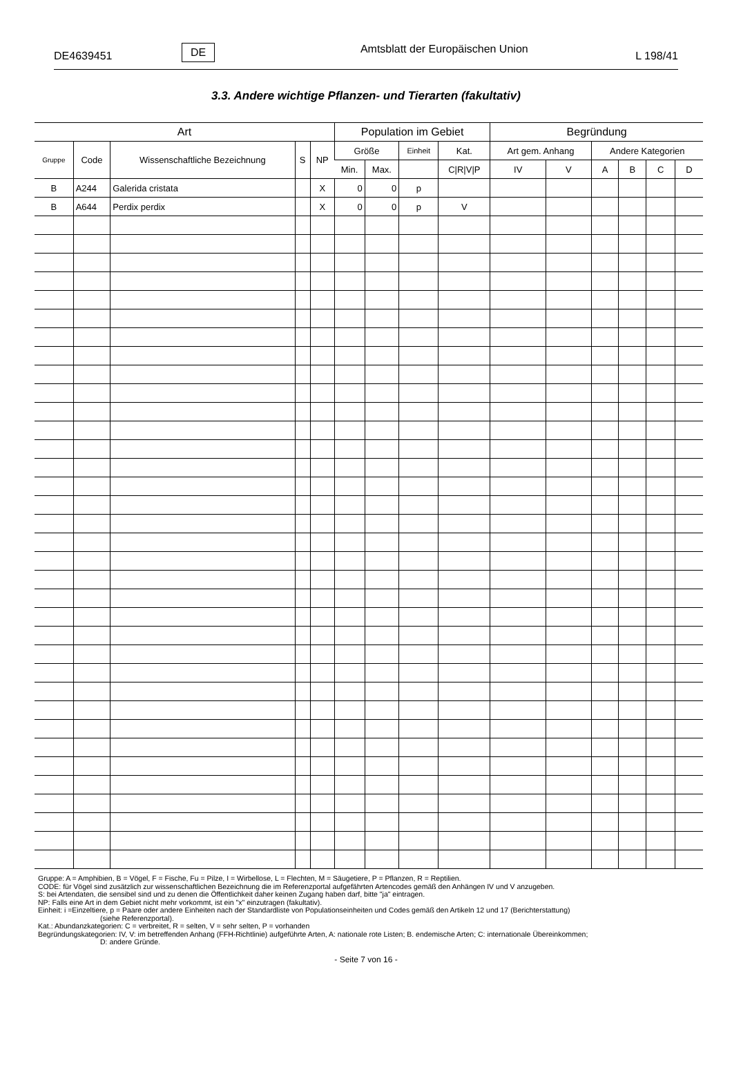DE4639451 DE Amtsblatt der Europäischen Union L 198/41
3.3. Andere wichtige Pflanzen- und Tierarten (fakultativ)
| Art | | | | | Population im Gebiet | | | | Begründung | | | | | |
| --- | --- | --- | --- | --- | --- | --- | --- | --- | --- | --- | --- | --- | --- | --- |
| Gruppe | Code | Wissenschaftliche Bezeichnung | S | NP | Größe | | Einheit | Kat. | Art gem. Anhang | | Andere Kategorien | | | |
| | | | | | Min. | Max. | | C/R/V/P | IV | V | A | B | C | D |
| B | A244 | Galerida cristata | | X | 0 | 0 | p | | | | | | | |
| B | A644 | Perdix perdix | | X | 0 | 0 | p | V | | | | | | |
Gruppe: A = Amphibien, B = Vögel, F = Fische, Fu = Pilze, I = Wirbellose, L = Flechten, M = Säugetiere, P = Pflanzen, R = Reptilien.
CODE: für Vögel sind zusätzlich zur wissenschaftlichen Bezeichnung die im Referenzportal aufgefährten Artencodes gemäß den Anhängen IV und V anzugeben.
S: bei Artendaten, die sensibel sind und zu denen die Öffentlichkeit daher keinen Zugang haben darf, bitte "ja" eintragen.
NP: Falls eine Art in dem Gebiet nicht mehr vorkommt, ist ein "x" einzutragen (fakultativ).
Einheit: i =Einzeltiere, p = Paare oder andere Einheiten nach der Standardliste von Populationseinheiten und Codes gemäß den Artikeln 12 und 17 (Berichterstattung)
(siehe Referenzportal).
Kat.: Abundanzkategorien: C = verbreitet, R = selten, V = sehr selten, P = vorhanden
Begründungskategorien: IV, V: im betreffenden Anhang (FFH-Richtlinie) aufgeführte Arten, A: nationale rote Listen; B. endemische Arten; C: internationale Übereinkommen;
D: andere Gründe.
- Seite 7 von 16 -